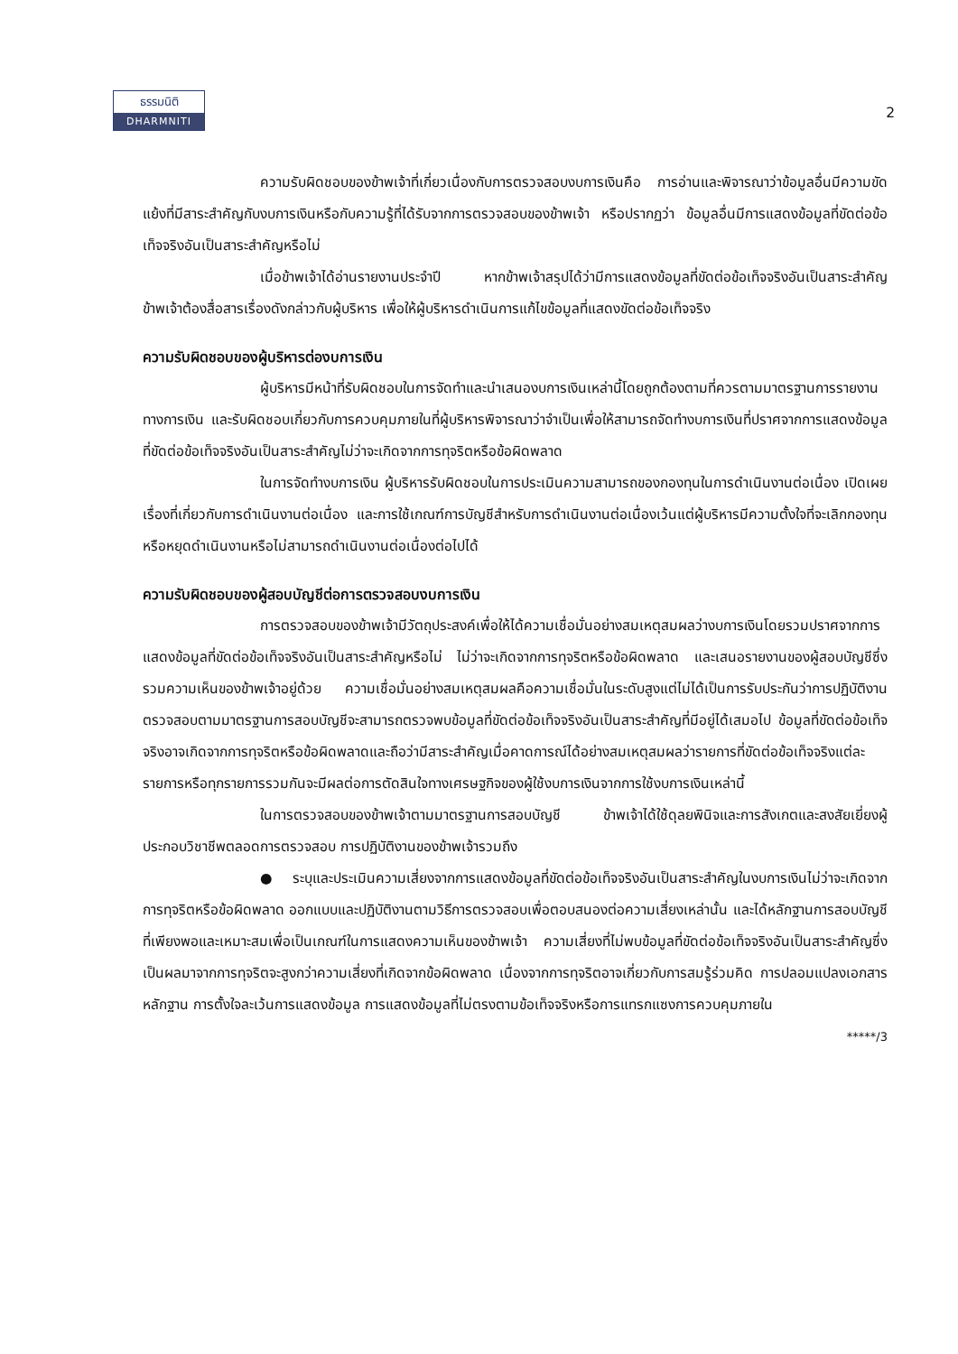ธรรมนิติ
DHARMNITI
2
ความรับผิดชอบของข้าพเจ้าที่เกี่ยวเนื่องกับการตรวจสอบงบการเงินคือ การอ่านและพิจารณาว่าข้อมูลอื่นมีความขัดแย้งที่มีสาระสำคัญกับงบการเงินหรือกับความรู้ที่ได้รับจากการตรวจสอบของข้าพเจ้า หรือปรากฏว่า ข้อมูลอื่นมีการแสดงข้อมูลที่ขัดต่อข้อเท็จจริงอันเป็นสาระสำคัญหรือไม่
เมื่อข้าพเจ้าได้อ่านรายงานประจำปี หากข้าพเจ้าสรุปได้ว่ามีการแสดงข้อมูลที่ขัดต่อข้อเท็จจริงอันเป็นสาระสำคัญ ข้าพเจ้าต้องสื่อสารเรื่องดังกล่าวกับผู้บริหาร เพื่อให้ผู้บริหารดำเนินการแก้ไขข้อมูลที่แสดงขัดต่อข้อเท็จจริง
ความรับผิดชอบของผู้บริหารต่องบการเงิน
ผู้บริหารมีหน้าที่รับผิดชอบในการจัดทำและนำเสนองบการเงินเหล่านี้โดยถูกต้องตามที่ควรตามมาตรฐานการรายงานทางการเงิน และรับผิดชอบเกี่ยวกับการควบคุมภายในที่ผู้บริหารพิจารณาว่าจำเป็นเพื่อให้สามารถจัดทำงบการเงินที่ปราศจากการแสดงข้อมูลที่ขัดต่อข้อเท็จจริงอันเป็นสาระสำคัญไม่ว่าจะเกิดจากการทุจริตหรือข้อผิดพลาด
ในการจัดทำงบการเงิน ผู้บริหารรับผิดชอบในการประเมินความสามารถของกองทุนในการดำเนินงานต่อเนื่อง เปิดเผยเรื่องที่เกี่ยวกับการดำเนินงานต่อเนื่อง และการใช้เกณฑ์การบัญชีสำหรับการดำเนินงานต่อเนื่องเว้นแต่ผู้บริหารมีความตั้งใจที่จะเลิกกองทุนหรือหยุดดำเนินงานหรือไม่สามารถดำเนินงานต่อเนื่องต่อไปได้
ความรับผิดชอบของผู้สอบบัญชีต่อการตรวจสอบงบการเงิน
การตรวจสอบของข้าพเจ้ามีวัตถุประสงค์เพื่อให้ได้ความเชื่อมั่นอย่างสมเหตุสมผลว่างบการเงินโดยรวมปราศจากการแสดงข้อมูลที่ขัดต่อข้อเท็จจริงอันเป็นสาระสำคัญหรือไม่ ไม่ว่าจะเกิดจากการทุจริตหรือข้อผิดพลาด และเสนอรายงานของผู้สอบบัญชีซึ่งรวมความเห็นของข้าพเจ้าอยู่ด้วย ความเชื่อมั่นอย่างสมเหตุสมผลคือความเชื่อมั่นในระดับสูงแต่ไม่ได้เป็นการรับประกันว่าการปฏิบัติงานตรวจสอบตามมาตรฐานการสอบบัญชีจะสามารถตรวจพบข้อมูลที่ขัดต่อข้อเท็จจริงอันเป็นสาระสำคัญที่มีอยู่ได้เสมอไป ข้อมูลที่ขัดต่อข้อเท็จจริงอาจเกิดจากการทุจริตหรือข้อผิดพลาดและถือว่ามีสาระสำคัญเมื่อคาดการณ์ได้อย่างสมเหตุสมผลว่ารายการที่ขัดต่อข้อเท็จจริงแต่ละรายการหรือทุกรายการรวมกันจะมีผลต่อการตัดสินใจทางเศรษฐกิจของผู้ใช้งบการเงินจากการใช้งบการเงินเหล่านี้
ในการตรวจสอบของข้าพเจ้าตามมาตรฐานการสอบบัญชี ข้าพเจ้าได้ใช้ดุลยพินิจและการสังเกตและสงสัยเยี่ยงผู้ประกอบวิชาชีพตลอดการตรวจสอบ การปฏิบัติงานของข้าพเจ้ารวมถึง
● ระบุและประเมินความเสี่ยงจากการแสดงข้อมูลที่ขัดต่อข้อเท็จจริงอันเป็นสาระสำคัญในงบการเงินไม่ว่าจะเกิดจากการทุจริตหรือข้อผิดพลาด ออกแบบและปฏิบัติงานตามวิธีการตรวจสอบเพื่อตอบสนองต่อความเสี่ยงเหล่านั้น และได้หลักฐานการสอบบัญชีที่เพียงพอและเหมาะสมเพื่อเป็นเกณฑ์ในการแสดงความเห็นของข้าพเจ้า ความเสี่ยงที่ไม่พบข้อมูลที่ขัดต่อข้อเท็จจริงอันเป็นสาระสำคัญซึ่งเป็นผลมาจากการทุจริตจะสูงกว่าความเสี่ยงที่เกิดจากข้อผิดพลาด เนื่องจากการทุจริตอาจเกี่ยวกับการสมรู้ร่วมคิด การปลอมแปลงเอกสารหลักฐาน การตั้งใจละเว้นการแสดงข้อมูล การแสดงข้อมูลที่ไม่ตรงตามข้อเท็จจริงหรือการแทรกแซงการควบคุมภายใน
*****/3